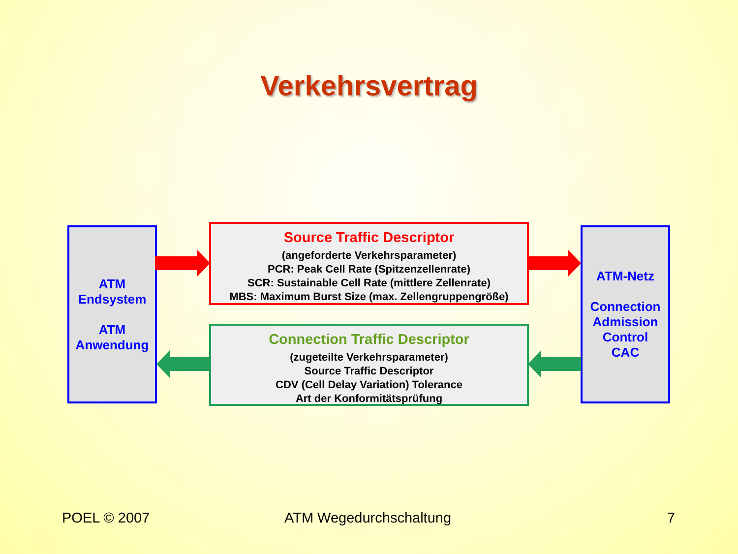Verkehrsvertrag
ATM
Endsystem
ATM
Anwendung
Source Traffic Descriptor
(angeforderte Verkehrsparameter)
PCR: Peak Cell Rate (Spitzenzellenrate)
SCR: Sustainable Cell Rate (mittlere Zellenrate)
MBS: Maximum Burst Size (max. Zellengruppengröße)
Connection Traffic Descriptor
(zugeteilte Verkehrsparameter)
Source Traffic Descriptor
CDV (Cell Delay Variation) Tolerance
Art der Konformitätsprüfung
ATM-Netz
Connection
Admission
Control
CAC
POEL © 2007 ATM Wegedurchschaltung 7